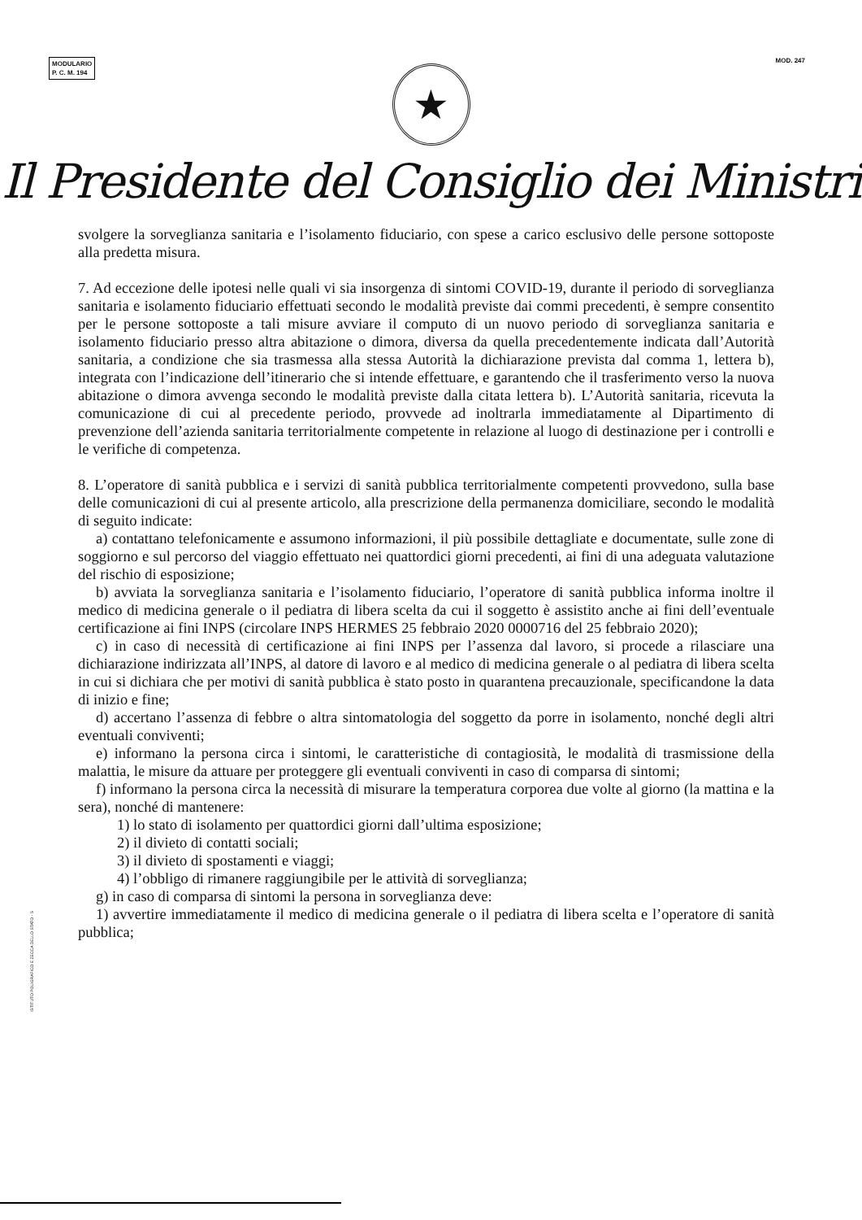MODULARIO
P. C. M. 194
MOD. 247
★
Il Presidente del Consiglio dei Ministri
svolgere la sorveglianza sanitaria e l’isolamento fiduciario, con spese a carico esclusivo delle persone sottoposte alla predetta misura.
7. Ad eccezione delle ipotesi nelle quali vi sia insorgenza di sintomi COVID-19, durante il periodo di sorveglianza sanitaria e isolamento fiduciario effettuati secondo le modalità previste dai commi precedenti, è sempre consentito per le persone sottoposte a tali misure avviare il computo di un nuovo periodo di sorveglianza sanitaria e isolamento fiduciario presso altra abitazione o dimora, diversa da quella precedentemente indicata dall’Autorità sanitaria, a condizione che sia trasmessa alla stessa Autorità la dichiarazione prevista dal comma 1, lettera b), integrata con l’indicazione dell’itinerario che si intende effettuare, e garantendo che il trasferimento verso la nuova abitazione o dimora avvenga secondo le modalità previste dalla citata lettera b). L’Autorità sanitaria, ricevuta la comunicazione di cui al precedente periodo, provvede ad inoltrarla immediatamente al Dipartimento di prevenzione dell’azienda sanitaria territorialmente competente in relazione al luogo di destinazione per i controlli e le verifiche di competenza.
8. L’operatore di sanità pubblica e i servizi di sanità pubblica territorialmente competenti provvedono, sulla base delle comunicazioni di cui al presente articolo, alla prescrizione della permanenza domiciliare, secondo le modalità di seguito indicate:
a) contattano telefonicamente e assumono informazioni, il più possibile dettagliate e documentate, sulle zone di soggiorno e sul percorso del viaggio effettuato nei quattordici giorni precedenti, ai fini di una adeguata valutazione del rischio di esposizione;
b) avviata la sorveglianza sanitaria e l’isolamento fiduciario, l’operatore di sanità pubblica informa inoltre il medico di medicina generale o il pediatra di libera scelta da cui il soggetto è assistito anche ai fini dell’eventuale certificazione ai fini INPS (circolare INPS HERMES 25 febbraio 2020 0000716 del 25 febbraio 2020);
c) in caso di necessità di certificazione ai fini INPS per l’assenza dal lavoro, si procede a rilasciare una dichiarazione indirizzata all’INPS, al datore di lavoro e al medico di medicina generale o al pediatra di libera scelta in cui si dichiara che per motivi di sanità pubblica è stato posto in quarantena precauzionale, specificandone la data di inizio e fine;
d) accertano l’assenza di febbre o altra sintomatologia del soggetto da porre in isolamento, nonché degli altri eventuali conviventi;
e) informano la persona circa i sintomi, le caratteristiche di contagiosità, le modalità di trasmissione della malattia, le misure da attuare per proteggere gli eventuali conviventi in caso di comparsa di sintomi;
f) informano la persona circa la necessità di misurare la temperatura corporea due volte al giorno (la mattina e la sera), nonché di mantenere:
1) lo stato di isolamento per quattordici giorni dall’ultima esposizione;
2) il divieto di contatti sociali;
3) il divieto di spostamenti e viaggi;
4) l’obbligo di rimanere raggiungibile per le attività di sorveglianza;
g) in caso di comparsa di sintomi la persona in sorveglianza deve:
1) avvertire immediatamente il medico di medicina generale o il pediatra di libera scelta e l’operatore di sanità pubblica;
ISTITUTO POLIGRAFICO E ZECCA DELLO STATO - S